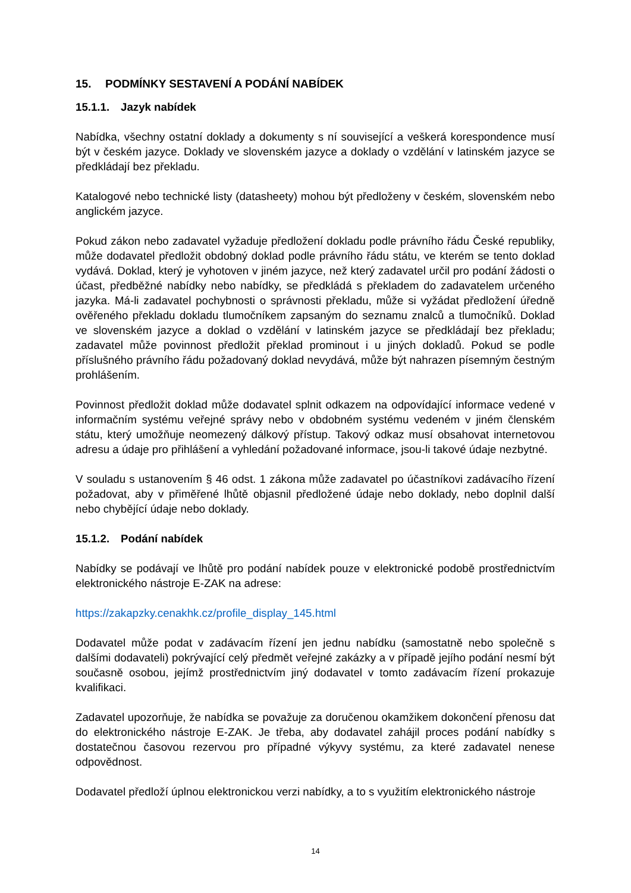15. PODMÍNKY SESTAVENÍ A PODÁNÍ NABÍDEK
15.1.1. Jazyk nabídek
Nabídka, všechny ostatní doklady a dokumenty s ní související a veškerá korespondence musí být v českém jazyce. Doklady ve slovenském jazyce a doklady o vzdělání v latinském jazyce se předkládají bez překladu.
Katalogové nebo technické listy (datasheety) mohou být předloženy v českém, slovenském nebo anglickém jazyce.
Pokud zákon nebo zadavatel vyžaduje předložení dokladu podle právního řádu České republiky, může dodavatel předložit obdobný doklad podle právního řádu státu, ve kterém se tento doklad vydává. Doklad, který je vyhotoven v jiném jazyce, než který zadavatel určil pro podání žádosti o účast, předběžné nabídky nebo nabídky, se předkládá s překladem do zadavatelem určeného jazyka. Má-li zadavatel pochybnosti o správnosti překladu, může si vyžádat předložení úředně ověřeného překladu dokladu tlumočníkem zapsaným do seznamu znalců a tlumočníků. Doklad ve slovenském jazyce a doklad o vzdělání v latinském jazyce se předkládají bez překladu; zadavatel může povinnost předložit překlad prominout i u jiných dokladů. Pokud se podle příslušného právního řádu požadovaný doklad nevydává, může být nahrazen písemným čestným prohlášením.
Povinnost předložit doklad může dodavatel splnit odkazem na odpovídající informace vedené v informačním systému veřejné správy nebo v obdobném systému vedeném v jiném členském státu, který umožňuje neomezený dálkový přístup. Takový odkaz musí obsahovat internetovou adresu a údaje pro přihlášení a vyhledání požadované informace, jsou-li takové údaje nezbytné.
V souladu s ustanovením § 46 odst. 1 zákona může zadavatel po účastníkovi zadávacího řízení požadovat, aby v přiměřené lhůtě objasnil předložené údaje nebo doklady, nebo doplnil další nebo chybějící údaje nebo doklady.
15.1.2. Podání nabídek
Nabídky se podávají ve lhůtě pro podání nabídek pouze v elektronické podobě prostřednictvím elektronického nástroje E-ZAK na adrese:
https://zakapzky.cenakhk.cz/profile_display_145.html
Dodavatel může podat v zadávacím řízení jen jednu nabídku (samostatně nebo společně s dalšími dodavateli) pokrývající celý předmět veřejné zakázky a v případě jejího podání nesmí být současně osobou, jejímž prostřednictvím jiný dodavatel v tomto zadávacím řízení prokazuje kvalifikaci.
Zadavatel upozorňuje, že nabídka se považuje za doručenou okamžikem dokončení přenosu dat do elektronického nástroje E-ZAK. Je třeba, aby dodavatel zahájil proces podání nabídky s dostatečnou časovou rezervou pro případné výkyvy systému, za které zadavatel nenese odpovědnost.
Dodavatel předloží úplnou elektronickou verzi nabídky, a to s využitím elektronického nástroje
14